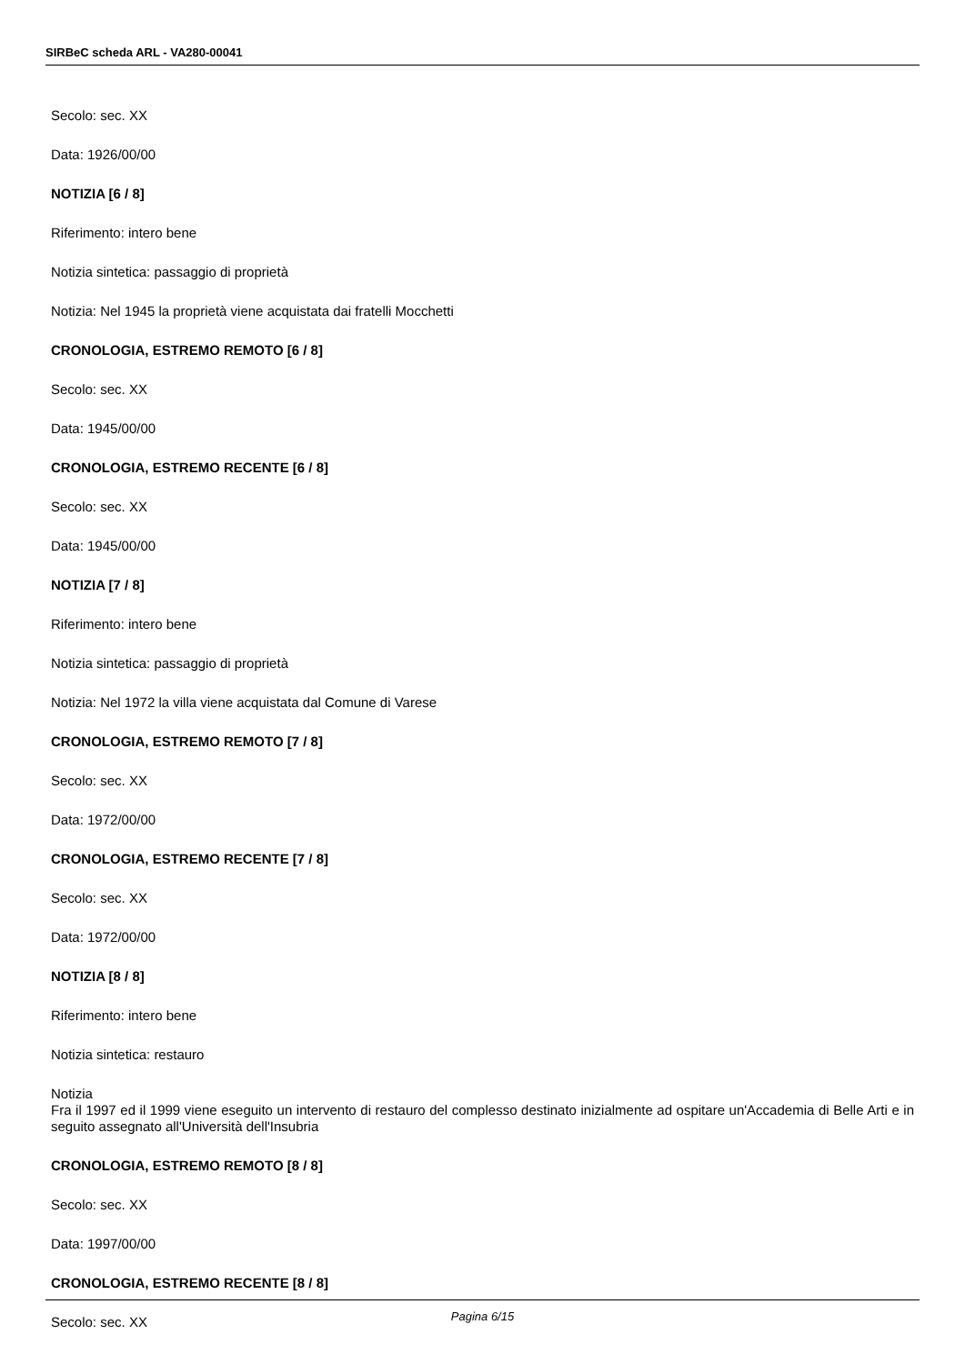SIRBeC scheda ARL - VA280-00041
Secolo: sec. XX
Data: 1926/00/00
NOTIZIA [6 / 8]
Riferimento: intero bene
Notizia sintetica: passaggio di proprietà
Notizia: Nel 1945 la proprietà viene acquistata dai fratelli Mocchetti
CRONOLOGIA, ESTREMO REMOTO [6 / 8]
Secolo: sec. XX
Data: 1945/00/00
CRONOLOGIA, ESTREMO RECENTE [6 / 8]
Secolo: sec. XX
Data: 1945/00/00
NOTIZIA [7 / 8]
Riferimento: intero bene
Notizia sintetica: passaggio di proprietà
Notizia: Nel 1972 la villa viene acquistata dal Comune di Varese
CRONOLOGIA, ESTREMO REMOTO [7 / 8]
Secolo: sec. XX
Data: 1972/00/00
CRONOLOGIA, ESTREMO RECENTE [7 / 8]
Secolo: sec. XX
Data: 1972/00/00
NOTIZIA [8 / 8]
Riferimento: intero bene
Notizia sintetica: restauro
Notizia
Fra il 1997 ed il 1999 viene eseguito un intervento di restauro del complesso destinato inizialmente ad ospitare un'Accademia di Belle Arti e in seguito assegnato all'Università dell'Insubria
CRONOLOGIA, ESTREMO REMOTO [8 / 8]
Secolo: sec. XX
Data: 1997/00/00
CRONOLOGIA, ESTREMO RECENTE [8 / 8]
Secolo: sec. XX
Pagina 6/15